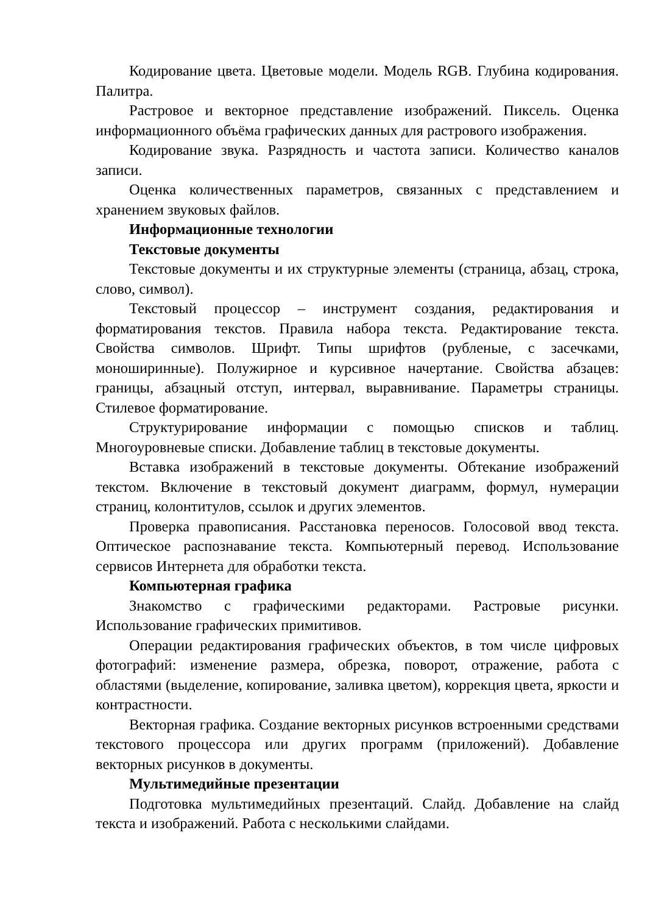Кодирование цвета. Цветовые модели. Модель RGB. Глубина кодирования. Палитра.
Растровое и векторное представление изображений. Пиксель. Оценка информационного объёма графических данных для растрового изображения.
Кодирование звука. Разрядность и частота записи. Количество каналов записи.
Оценка количественных параметров, связанных с представлением и хранением звуковых файлов.
Информационные технологии
Текстовые документы
Текстовые документы и их структурные элементы (страница, абзац, строка, слово, символ).
Текстовый процессор – инструмент создания, редактирования и форматирования текстов. Правила набора текста. Редактирование текста. Свойства символов. Шрифт. Типы шрифтов (рубленые, с засечками, моноширинные). Полужирное и курсивное начертание. Свойства абзацев: границы, абзацный отступ, интервал, выравнивание. Параметры страницы. Стилевое форматирование.
Структурирование информации с помощью списков и таблиц. Многоуровневые списки. Добавление таблиц в текстовые документы.
Вставка изображений в текстовые документы. Обтекание изображений текстом. Включение в текстовый документ диаграмм, формул, нумерации страниц, колонтитулов, ссылок и других элементов.
Проверка правописания. Расстановка переносов. Голосовой ввод текста. Оптическое распознавание текста. Компьютерный перевод. Использование сервисов Интернета для обработки текста.
Компьютерная графика
Знакомство с графическими редакторами. Растровые рисунки. Использование графических примитивов.
Операции редактирования графических объектов, в том числе цифровых фотографий: изменение размера, обрезка, поворот, отражение, работа с областями (выделение, копирование, заливка цветом), коррекция цвета, яркости и контрастности.
Векторная графика. Создание векторных рисунков встроенными средствами текстового процессора или других программ (приложений). Добавление векторных рисунков в документы.
Мультимедийные презентации
Подготовка мультимедийных презентаций. Слайд. Добавление на слайд текста и изображений. Работа с несколькими слайдами.